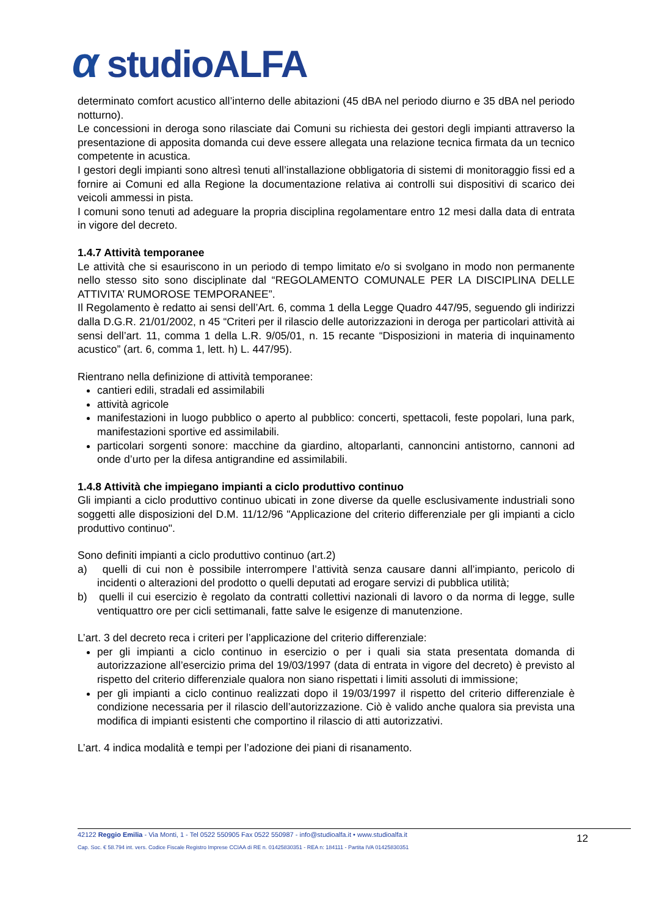α studioALFA
determinato comfort acustico all’interno delle abitazioni (45 dBA nel periodo diurno e 35 dBA nel periodo notturno).
Le concessioni in deroga sono rilasciate dai Comuni su richiesta dei gestori degli impianti attraverso la presentazione di apposita domanda cui deve essere allegata una relazione tecnica firmata da un tecnico competente in acustica.
I gestori degli impianti sono altresì tenuti all’installazione obbligatoria di sistemi di monitoraggio fissi ed a fornire ai Comuni ed alla Regione la documentazione relativa ai controlli sui dispositivi di scarico dei veicoli ammessi in pista.
I comuni sono tenuti ad adeguare la propria disciplina regolamentare entro 12 mesi dalla data di entrata in vigore del decreto.
1.4.7 Attività temporanee
Le attività che si esauriscono in un periodo di tempo limitato e/o si svolgano in modo non permanente nello stesso sito sono disciplinate dal “REGOLAMENTO COMUNALE PER LA DISCIPLINA DELLE ATTIVITA’ RUMOROSE TEMPORANEE”.
Il Regolamento è redatto ai sensi dell’Art. 6, comma 1 della Legge Quadro 447/95, seguendo gli indirizzi dalla D.G.R. 21/01/2002, n 45 “Criteri per il rilascio delle autorizzazioni in deroga per particolari attività ai sensi dell’art. 11, comma 1 della L.R. 9/05/01, n. 15 recante “Disposizioni in materia di inquinamento acustico” (art. 6, comma 1, lett. h) L. 447/95).
Rientrano nella definizione di attività temporanee:
cantieri edili, stradali ed assimilabili
attività agricole
manifestazioni in luogo pubblico o aperto al pubblico: concerti, spettacoli, feste popolari, luna park, manifestazioni sportive ed assimilabili.
particolari sorgenti sonore: macchine da giardino, altoparlanti, cannoncini antistorno, cannoni ad onde d’urto per la difesa antigrandine ed assimilabili.
1.4.8 Attività che impiegano impianti a ciclo produttivo continuo
Gli impianti a ciclo produttivo continuo ubicati in zone diverse da quelle esclusivamente industriali sono soggetti alle disposizioni del D.M. 11/12/96 "Applicazione del criterio differenziale per gli impianti a ciclo produttivo continuo".
Sono definiti impianti a ciclo produttivo continuo (art.2)
a) quelli di cui non è possibile interrompere l’attività senza causare danni all’impianto, pericolo di incidenti o alterazioni del prodotto o quelli deputati ad erogare servizi di pubblica utilità;
b) quelli il cui esercizio è regolato da contratti collettivi nazionali di lavoro o da norma di legge, sulle ventiquattro ore per cicli settimanali, fatte salve le esigenze di manutenzione.
L’art. 3 del decreto reca i criteri per l’applicazione del criterio differenziale:
per gli impianti a ciclo continuo in esercizio o per i quali sia stata presentata domanda di autorizzazione all’esercizio prima del 19/03/1997 (data di entrata in vigore del decreto) è previsto al rispetto del criterio differenziale qualora non siano rispettati i limiti assoluti di immissione;
per gli impianti a ciclo continuo realizzati dopo il 19/03/1997 il rispetto del criterio differenziale è condizione necessaria per il rilascio dell’autorizzazione. Ciò è valido anche qualora sia prevista una modifica di impianti esistenti che comportino il rilascio di atti autorizzativi.
L’art. 4 indica modalità e tempi per l’adozione dei piani di risanamento.
42122 Reggio Emilia - Via Monti, 1 - Tel 0522 550905 Fax 0522 550987 - info@studioalfa.it • www.studioalfa.it
Cap. Soc. € 58.794 int. vers. Codice Fiscale Registro Imprese CCIAA di RE n. 01425830351 - REA n: 184111 - Partita IVA 01425830351
12